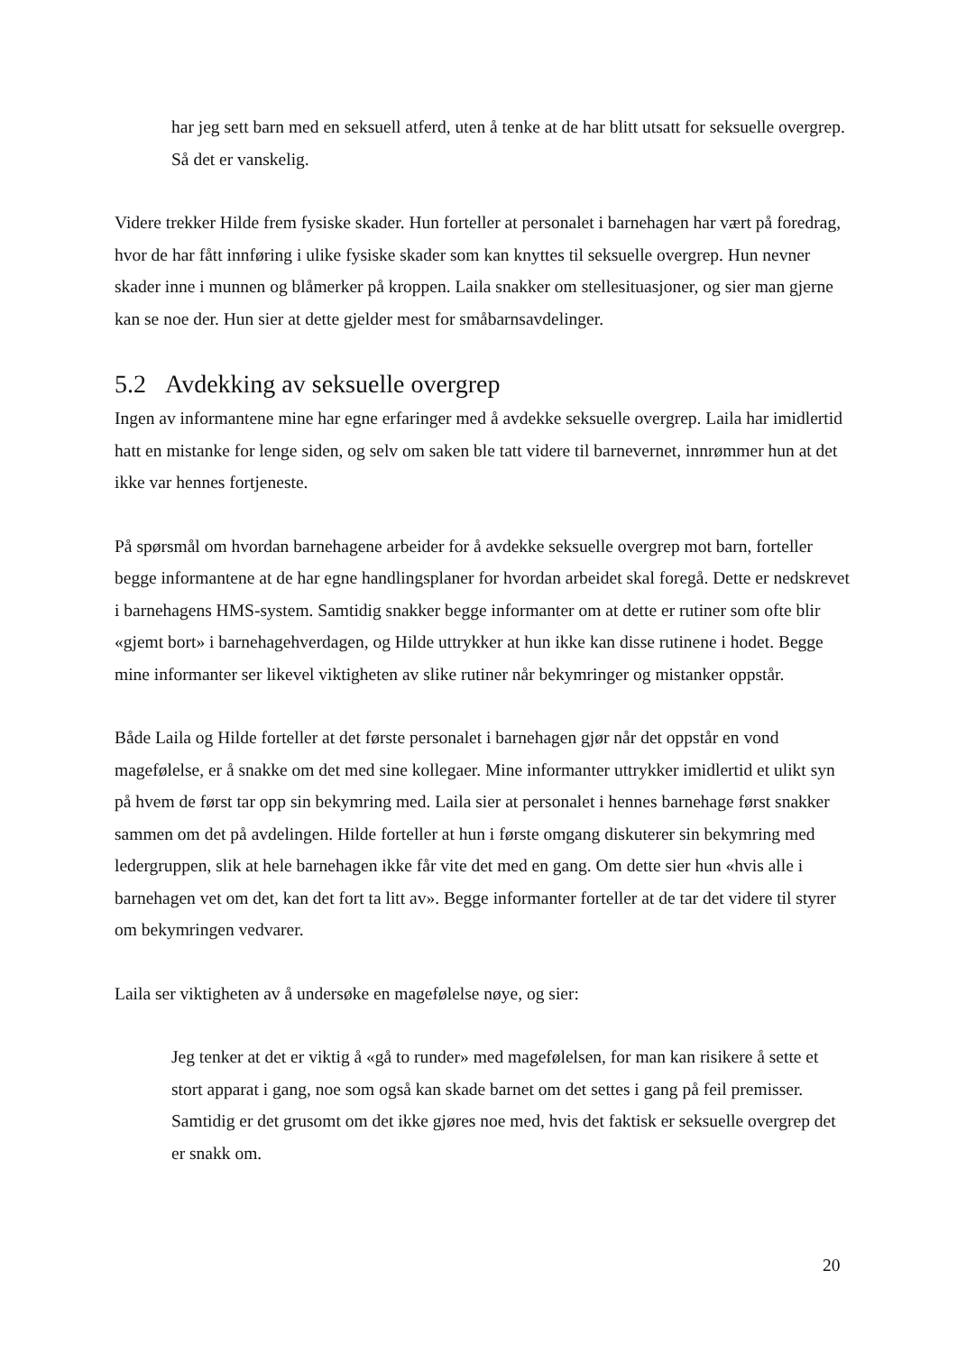har jeg sett barn med en seksuell atferd, uten å tenke at de har blitt utsatt for seksuelle overgrep. Så det er vanskelig.
Videre trekker Hilde frem fysiske skader. Hun forteller at personalet i barnehagen har vært på foredrag, hvor de har fått innføring i ulike fysiske skader som kan knyttes til seksuelle overgrep. Hun nevner skader inne i munnen og blåmerker på kroppen. Laila snakker om stellesituasjoner, og sier man gjerne kan se noe der. Hun sier at dette gjelder mest for småbarnsavdelinger.
5.2 Avdekking av seksuelle overgrep
Ingen av informantene mine har egne erfaringer med å avdekke seksuelle overgrep. Laila har imidlertid hatt en mistanke for lenge siden, og selv om saken ble tatt videre til barnevernet, innrømmer hun at det ikke var hennes fortjeneste.
På spørsmål om hvordan barnehagene arbeider for å avdekke seksuelle overgrep mot barn, forteller begge informantene at de har egne handlingsplaner for hvordan arbeidet skal foregå. Dette er nedskrevet i barnehagens HMS-system. Samtidig snakker begge informanter om at dette er rutiner som ofte blir «gjemt bort» i barnehagehverdagen, og Hilde uttrykker at hun ikke kan disse rutinene i hodet. Begge mine informanter ser likevel viktigheten av slike rutiner når bekymringer og mistanker oppstår.
Både Laila og Hilde forteller at det første personalet i barnehagen gjør når det oppstår en vond magefølelse, er å snakke om det med sine kollegaer. Mine informanter uttrykker imidlertid et ulikt syn på hvem de først tar opp sin bekymring med. Laila sier at personalet i hennes barnehage først snakker sammen om det på avdelingen. Hilde forteller at hun i første omgang diskuterer sin bekymring med ledergruppen, slik at hele barnehagen ikke får vite det med en gang. Om dette sier hun «hvis alle i barnehagen vet om det, kan det fort ta litt av». Begge informanter forteller at de tar det videre til styrer om bekymringen vedvarer.
Laila ser viktigheten av å undersøke en magefølelse nøye, og sier:
Jeg tenker at det er viktig å «gå to runder» med magefølelsen, for man kan risikere å sette et stort apparat i gang, noe som også kan skade barnet om det settes i gang på feil premisser. Samtidig er det grusomt om det ikke gjøres noe med, hvis det faktisk er seksuelle overgrep det er snakk om.
20